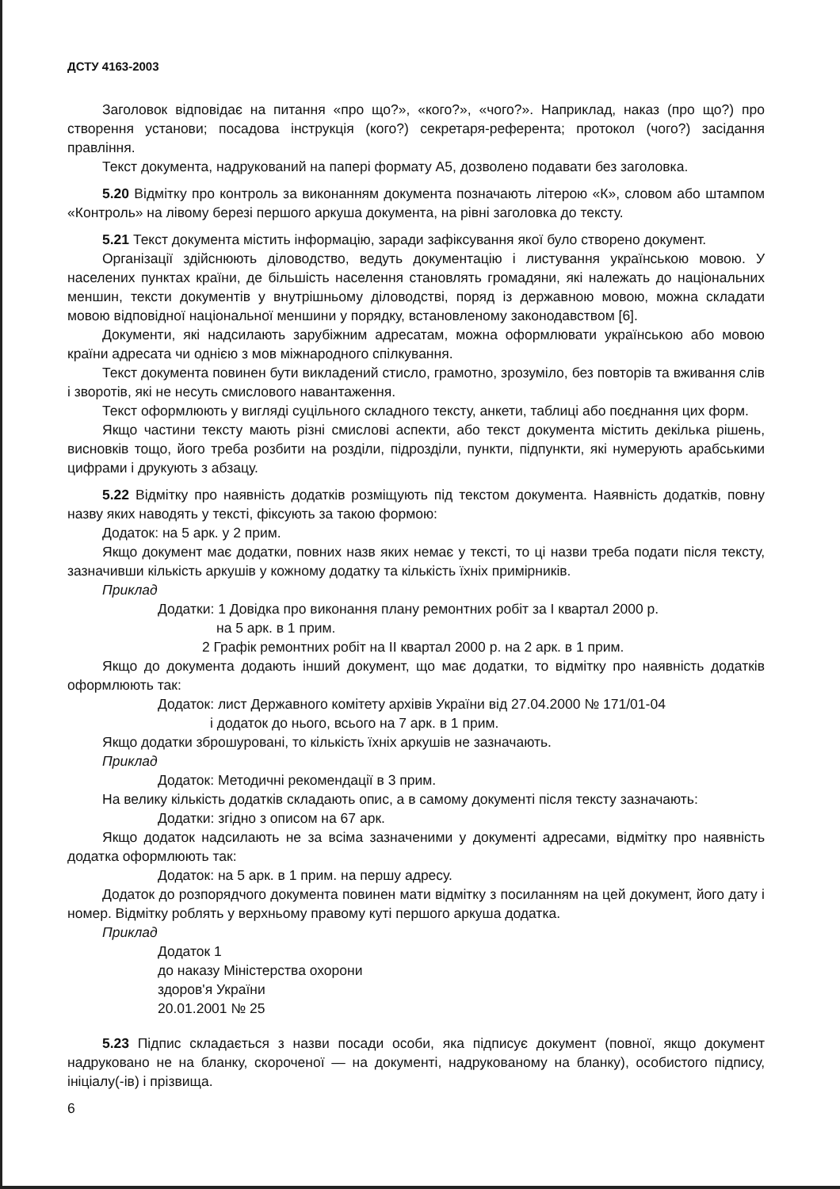ДСТУ 4163-2003
Заголовок відповідає на питання «про що?», «кого?», «чого?». Наприклад, наказ (про що?) про створення установи; посадова інструкція (кого?) секретаря-референта; протокол (чого?) засідання правління.
Текст документа, надрукований на папері формату А5, дозволено подавати без заголовка.
5.20 Відмітку про контроль за виконанням документа позначають літерою «К», словом або штампом «Контроль» на лівому березі першого аркуша документа, на рівні заголовка до тексту.
5.21 Текст документа містить інформацію, заради зафіксування якої було створено документ.
Організації здійснюють діловодство, ведуть документацію і листування українською мовою. У населених пунктах країни, де більшість населення становлять громадяни, які належать до національних меншин, тексти документів у внутрішньому діловодстві, поряд із державною мовою, можна складати мовою відповідної національної меншини у порядку, встановленому законодавством [6].
Документи, які надсилають зарубіжним адресатам, можна оформлювати українською або мовою країни адресата чи однією з мов міжнародного спілкування.
Текст документа повинен бути викладений стисло, грамотно, зрозуміло, без повторів та вживання слів і зворотів, які не несуть смислового навантаження.
Текст оформлюють у вигляді суцільного складного тексту, анкети, таблиці або поєднання цих форм.
Якщо частини тексту мають різні смислові аспекти, або текст документа містить декілька рішень, висновків тощо, його треба розбити на розділи, підрозділи, пункти, підпункти, які нумерують арабськими цифрами і друкують з абзацу.
5.22 Відмітку про наявність додатків розміщують під текстом документа. Наявність додатків, повну назву яких наводять у тексті, фіксують за такою формою:
Додаток: на 5 арк. у 2 прим.
Якщо документ має додатки, повних назв яких немає у тексті, то ці назви треба подати після тексту, зазначивши кількість аркушів у кожному додатку та кількість їхніх примірників.
Приклад
Додатки: 1 Довідка про виконання плану ремонтних робіт за І квартал 2000 р.
на 5 арк. в 1 прим.
2 Графік ремонтних робіт на II квартал 2000 р. на 2 арк. в 1 прим.
Якщо до документа додають інший документ, що має додатки, то відмітку про наявність додатків оформлюють так:
Додаток: лист Державного комітету архівів України від 27.04.2000 № 171/01-04
і додаток до нього, всього на 7 арк. в 1 прим.
Якщо додатки зброшуровані, то кількість їхніх аркушів не зазначають.
Приклад
Додаток: Методичні рекомендації в 3 прим.
На велику кількість додатків складають опис, а в самому документі після тексту зазначають:
Додатки: згідно з описом на 67 арк.
Якщо додаток надсилають не за всіма зазначеними у документі адресами, відмітку про наявність додатка оформлюють так:
Додаток: на 5 арк. в 1 прим. на першу адресу.
Додаток до розпорядчого документа повинен мати відмітку з посиланням на цей документ, його дату і номер. Відмітку роблять у верхньому правому куті першого аркуша додатка.
Приклад
Додаток 1
до наказу Міністерства охорони
здоров'я України
20.01.2001 № 25
5.23 Підпис складається з назви посади особи, яка підписує документ (повної, якщо документ надруковано не на бланку, скороченої — на документі, надрукованому на бланку), особистого підпису, ініціалу(-ів) і прізвища.
6